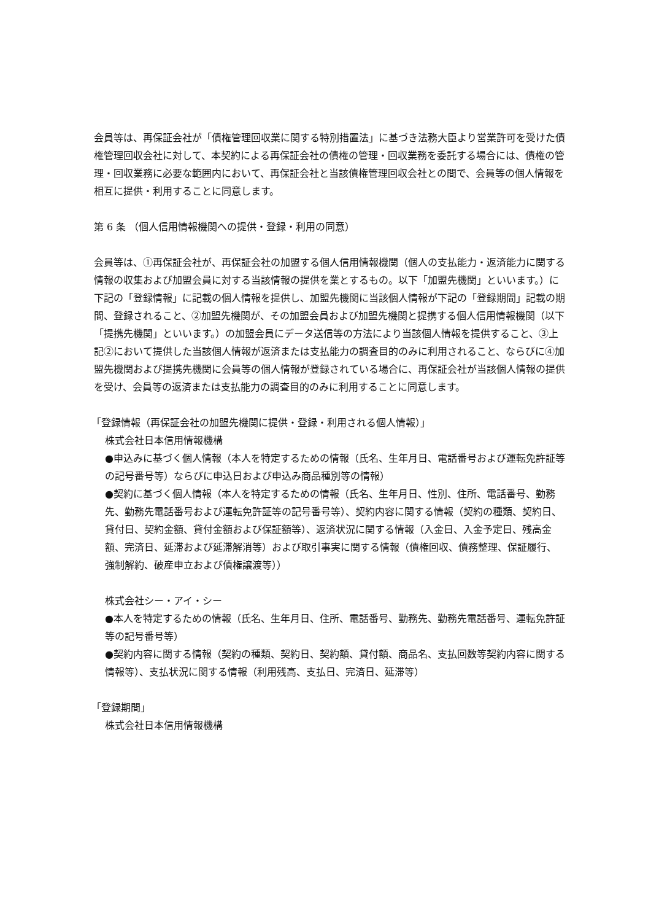会員等は、再保証会社が「債権管理回収業に関する特別措置法」に基づき法務大臣より営業許可を受けた債権管理回収会社に対して、本契約による再保証会社の債権の管理・回収業務を委託する場合には、債権の管理・回収業務に必要な範囲内において、再保証会社と当該債権管理回収会社との間で、会員等の個人情報を相互に提供・利用することに同意します。
第 6 条 （個人信用情報機関への提供・登録・利用の同意）
会員等は、①再保証会社が、再保証会社の加盟する個人信用情報機関（個人の支払能力・返済能力に関する情報の収集および加盟会員に対する当該情報の提供を業とするもの。以下「加盟先機関」といいます。）に下記の「登録情報」に記載の個人情報を提供し、加盟先機関に当該個人情報が下記の「登録期間」記載の期間、登録されること、②加盟先機関が、その加盟会員および加盟先機関と提携する個人信用情報機関（以下「提携先機関」といいます。）の加盟会員にデータ送信等の方法により当該個人情報を提供すること、③上記②において提供した当該個人情報が返済または支払能力の調査目的のみに利用されること、ならびに④加盟先機関および提携先機関に会員等の個人情報が登録されている場合に、再保証会社が当該個人情報の提供を受け、会員等の返済または支払能力の調査目的のみに利用することに同意します。
「登録情報（再保証会社の加盟先機関に提供・登録・利用される個人情報）」
株式会社日本信用情報機構
●申込みに基づく個人情報（本人を特定するための情報（氏名、生年月日、電話番号および運転免許証等の記号番号等）ならびに申込日および申込み商品種別等の情報）
●契約に基づく個人情報（本人を特定するための情報（氏名、生年月日、性別、住所、電話番号、勤務先、勤務先電話番号および運転免許証等の記号番号等）、契約内容に関する情報（契約の種類、契約日、貸付日、契約金額、貸付金額および保証額等）、返済状況に関する情報（入金日、入金予定日、残高金額、完済日、延滞および延滞解消等）および取引事実に関する情報（債権回収、債務整理、保証履行、強制解約、破産申立および債権譲渡等））
株式会社シー・アイ・シー
●本人を特定するための情報（氏名、生年月日、住所、電話番号、勤務先、勤務先電話番号、運転免許証等の記号番号等）
●契約内容に関する情報（契約の種類、契約日、契約額、貸付額、商品名、支払回数等契約内容に関する情報等）、支払状況に関する情報（利用残高、支払日、完済日、延滞等）
「登録期間」
株式会社日本信用情報機構